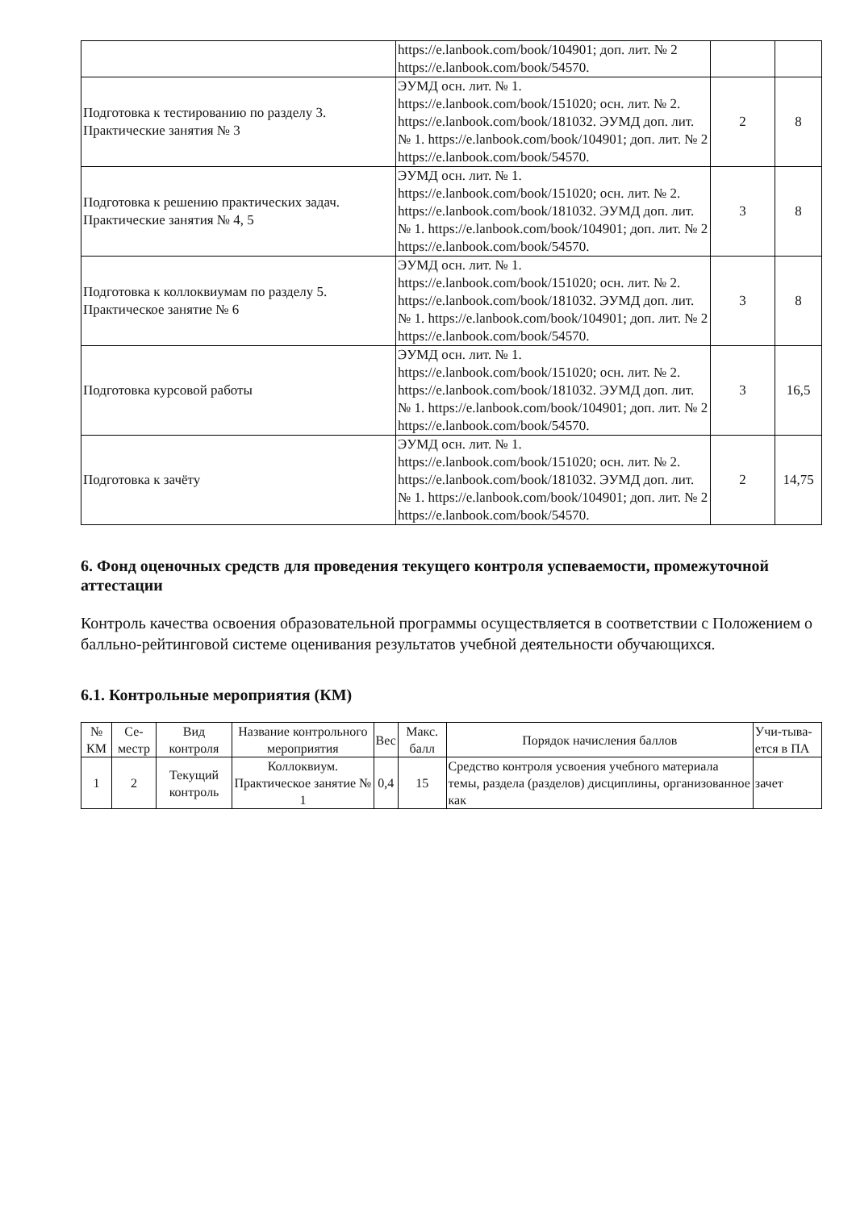| | https://e.lanbook.com/book/104901; доп. лит. № 2 https://e.lanbook.com/book/54570. | | |
| Подготовка к тестированию по разделу 3. Практические занятия № 3 | ЭУМД осн. лит. № 1. https://e.lanbook.com/book/151020; осн. лит. № 2. https://e.lanbook.com/book/181032. ЭУМД доп. лит. № 1. https://e.lanbook.com/book/104901; доп. лит. № 2 https://e.lanbook.com/book/54570. | 2 | 8 |
| Подготовка к решению практических задач. Практические занятия № 4, 5 | ЭУМД осн. лит. № 1. https://e.lanbook.com/book/151020; осн. лит. № 2. https://e.lanbook.com/book/181032. ЭУМД доп. лит. № 1. https://e.lanbook.com/book/104901; доп. лит. № 2 https://e.lanbook.com/book/54570. | 3 | 8 |
| Подготовка к коллоквиумам по разделу 5. Практическое занятие № 6 | ЭУМД осн. лит. № 1. https://e.lanbook.com/book/151020; осн. лит. № 2. https://e.lanbook.com/book/181032. ЭУМД доп. лит. № 1. https://e.lanbook.com/book/104901; доп. лит. № 2 https://e.lanbook.com/book/54570. | 3 | 8 |
| Подготовка курсовой работы | ЭУМД осн. лит. № 1. https://e.lanbook.com/book/151020; осн. лит. № 2. https://e.lanbook.com/book/181032. ЭУМД доп. лит. № 1. https://e.lanbook.com/book/104901; доп. лит. № 2 https://e.lanbook.com/book/54570. | 3 | 16,5 |
| Подготовка к зачёту | ЭУМД осн. лит. № 1. https://e.lanbook.com/book/151020; осн. лит. № 2. https://e.lanbook.com/book/181032. ЭУМД доп. лит. № 1. https://e.lanbook.com/book/104901; доп. лит. № 2 https://e.lanbook.com/book/54570. | 2 | 14,75 |
6. Фонд оценочных средств для проведения текущего контроля успеваемости, промежуточной аттестации
Контроль качества освоения образовательной программы осуществляется в соответствии с Положением о балльно-рейтинговой системе оценивания результатов учебной деятельности обучающихся.
6.1. Контрольные мероприятия (КМ)
| № КМ | Се-местр | Вид контроля | Название контрольного мероприятия | Вес | Макс. балл | Порядок начисления баллов | Учи-тыва-ется в ПА |
| --- | --- | --- | --- | --- | --- | --- | --- |
| 1 | 2 | Текущий контроль | Коллоквиум. Практическое занятие № 1 | 0,4 | 15 | Средство контроля усвоения учебного материала темы, раздела (разделов) дисциплины, организованное как | зачет |